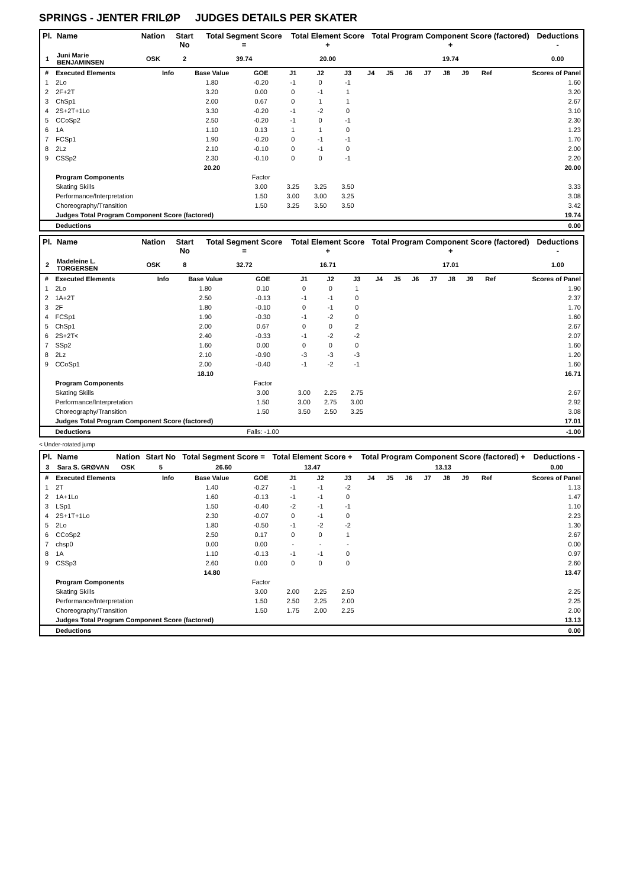SPRINGS - JENTER FRILØP JUDGES DETAILS PER SKATER
| Pl. | Name | Nation | Start No | Total Segment Score = | Total Element Score + | Total Program Component Score (factored) + | Deductions - |
| --- | --- | --- | --- | --- | --- | --- | --- |
| 1 | Juni Marie BENJAMINSEN | OSK | 2 | 39.74 | 20.00 | 19.74 | 0.00 |
| # | Executed Elements | Info | Base Value | GOE | J1 | J2 | J3 | J4 | J5 | J6 | J7 | J8 | J9 | Ref | Scores of Panel |
| --- | --- | --- | --- | --- | --- | --- | --- | --- | --- | --- | --- | --- | --- | --- | --- |
| 1 | 2Lo | | 1.80 | -0.20 | -1 | 0 | -1 | | | | | | | | 1.60 |
| 2 | 2F+2T | | 3.20 | 0.00 | 0 | -1 | 1 | | | | | | | | 3.20 |
| 3 | ChSp1 | | 2.00 | 0.67 | 0 | 1 | 1 | | | | | | | | 2.67 |
| 4 | 2S+2T+1Lo | | 3.30 | -0.20 | -1 | -2 | 0 | | | | | | | | 3.10 |
| 5 | CCoSp2 | | 2.50 | -0.20 | -1 | 0 | -1 | | | | | | | | 2.30 |
| 6 | 1A | | 1.10 | 0.13 | 1 | 1 | 0 | | | | | | | | 1.23 |
| 7 | FCSp1 | | 1.90 | -0.20 | 0 | -1 | -1 | | | | | | | | 1.70 |
| 8 | 2Lz | | 2.10 | -0.10 | 0 | -1 | 0 | | | | | | | | 2.00 |
| 9 | CSSp2 | | 2.30 | -0.10 | 0 | 0 | -1 | | | | | | | | 2.20 |
| | | | 20.20 | | | | | | | | | | | | 20.00 |
| | Program Components | | | Factor | | | | | | | | | | | |
| | Skating Skills | | | 3.00 | 3.25 | 3.25 | 3.50 | | | | | | | | 3.33 |
| | Performance/Interpretation | | | 1.50 | 3.00 | 3.00 | 3.25 | | | | | | | | 3.08 |
| | Choreography/Transition | | | 1.50 | 3.25 | 3.50 | 3.50 | | | | | | | | 3.42 |
| | Judges Total Program Component Score (factored) | | | | | | | | | | | | | | 19.74 |
| | Deductions | | | | | | | | | | | | | | 0.00 |
| Pl. | Name | Nation | Start No | Total Segment Score = | Total Element Score + | Total Program Component Score (factored) + | Deductions - |
| --- | --- | --- | --- | --- | --- | --- | --- |
| 2 | Madeleine L. TORGERSEN | OSK | 8 | 32.72 | 16.71 | 17.01 | 1.00 |
| # | Executed Elements | Info | Base Value | GOE | J1 | J2 | J3 | J4 | J5 | J6 | J7 | J8 | J9 | Ref | Scores of Panel |
| --- | --- | --- | --- | --- | --- | --- | --- | --- | --- | --- | --- | --- | --- | --- | --- |
| 1 | 2Lo | | 1.80 | 0.10 | 0 | 0 | 1 | | | | | | | | 1.90 |
| 2 | 1A+2T | | 2.50 | -0.13 | -1 | -1 | 0 | | | | | | | | 2.37 |
| 3 | 2F | | 1.80 | -0.10 | 0 | -1 | 0 | | | | | | | | 1.70 |
| 4 | FCSp1 | | 1.90 | -0.30 | -1 | -2 | 0 | | | | | | | | 1.60 |
| 5 | ChSp1 | | 2.00 | 0.67 | 0 | 0 | 2 | | | | | | | | 2.67 |
| 6 | 2S+2T< | | 2.40 | -0.33 | -1 | -2 | -2 | | | | | | | | 2.07 |
| 7 | SSp2 | | 1.60 | 0.00 | 0 | 0 | 0 | | | | | | | | 1.60 |
| 8 | 2Lz | | 2.10 | -0.90 | -3 | -3 | -3 | | | | | | | | 1.20 |
| 9 | CCoSp1 | | 2.00 | -0.40 | -1 | -2 | -1 | | | | | | | | 1.60 |
| | | | 18.10 | | | | | | | | | | | | 16.71 |
| | Program Components | | | Factor | | | | | | | | | | | |
| | Skating Skills | | | 3.00 | 3.00 | 2.25 | 2.75 | | | | | | | | 2.67 |
| | Performance/Interpretation | | | 1.50 | 3.00 | 2.75 | 3.00 | | | | | | | | 2.92 |
| | Choreography/Transition | | | 1.50 | 3.50 | 2.50 | 3.25 | | | | | | | | 3.08 |
| | Judges Total Program Component Score (factored) | | | | | | | | | | | | | | 17.01 |
| | Deductions | | | Falls: -1.00 | | | | | | | | | | | -1.00 |
< Under-rotated jump
| Pl. | Name | Nation | Start No | Total Segment Score = | Total Element Score + | Total Program Component Score (factored) + | Deductions - |
| --- | --- | --- | --- | --- | --- | --- | --- |
| 3 | Sara S. GRØVAN | OSK | 5 | 26.60 | 13.47 | 13.13 | 0.00 |
| # | Executed Elements | Info | Base Value | GOE | J1 | J2 | J3 | J4 | J5 | J6 | J7 | J8 | J9 | Ref | Scores of Panel |
| --- | --- | --- | --- | --- | --- | --- | --- | --- | --- | --- | --- | --- | --- | --- | --- |
| 1 | 2T | | 1.40 | -0.27 | -1 | -1 | -2 | | | | | | | | 1.13 |
| 2 | 1A+1Lo | | 1.60 | -0.13 | -1 | -1 | 0 | | | | | | | | 1.47 |
| 3 | LSp1 | | 1.50 | -0.40 | -2 | -1 | -1 | | | | | | | | 1.10 |
| 4 | 2S+1T+1Lo | | 2.30 | -0.07 | 0 | -1 | 0 | | | | | | | | 2.23 |
| 5 | 2Lo | | 1.80 | -0.50 | -1 | -2 | -2 | | | | | | | | 1.30 |
| 6 | CCoSp2 | | 2.50 | 0.17 | 0 | 0 | 1 | | | | | | | | 2.67 |
| 7 | chsp0 | | 0.00 | 0.00 | - | - | - | | | | | | | | 0.00 |
| 8 | 1A | | 1.10 | -0.13 | -1 | -1 | 0 | | | | | | | | 0.97 |
| 9 | CSSp3 | | 2.60 | 0.00 | 0 | 0 | 0 | | | | | | | | 2.60 |
| | | | 14.80 | | | | | | | | | | | | 13.47 |
| | Program Components | | | Factor | | | | | | | | | | | |
| | Skating Skills | | | 3.00 | 2.00 | 2.25 | 2.50 | | | | | | | | 2.25 |
| | Performance/Interpretation | | | 1.50 | 2.50 | 2.25 | 2.00 | | | | | | | | 2.25 |
| | Choreography/Transition | | | 1.50 | 1.75 | 2.00 | 2.25 | | | | | | | | 2.00 |
| | Judges Total Program Component Score (factored) | | | | | | | | | | | | | | 13.13 |
| | Deductions | | | | | | | | | | | | | | 0.00 |